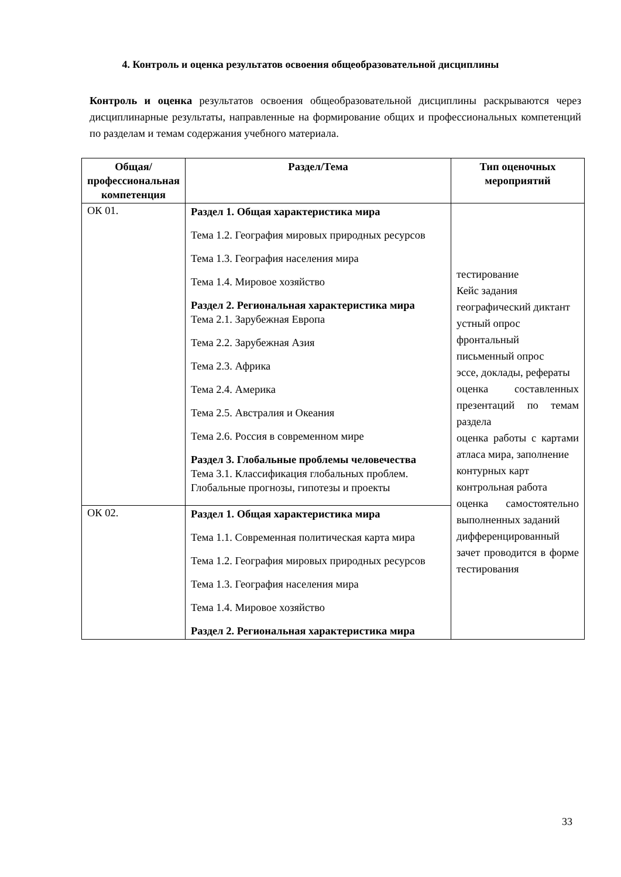4. Контроль и оценка результатов освоения общеобразовательной дисциплины
Контроль и оценка результатов освоения общеобразовательной дисциплины раскрываются через дисциплинарные результаты, направленные на формирование общих и профессиональных компетенций по разделам и темам содержания учебного материала.
| Общая/профессиональная компетенция | Раздел/Тема | Тип оценочных мероприятий |
| --- | --- | --- |
| ОК 01. | Раздел 1. Общая характеристика мира Тема 1.2. География мировых природных ресурсов Тема 1.3. География населения мира Тема 1.4. Мировое хозяйство Раздел 2. Региональная характеристика мира Тема 2.1. Зарубежная Европа Тема 2.2. Зарубежная Азия Тема 2.3. Африка Тема 2.4. Америка Тема 2.5. Австралия и Океания Тема 2.6. Россия в современном мире Раздел 3. Глобальные проблемы человечества Тема 3.1. Классификация глобальных проблем. Глобальные прогнозы, гипотезы и проекты | тестирование Кейс задания географический диктант устный опрос фронтальный письменный опрос эссе, доклады, рефераты оценка составленных презентаций по темам раздела оценка работы с картами атласа мира, заполнение контурных карт контрольная работа оценка самостоятельно выполненных заданий дифференцированный зачет проводится в форме тестирования |
| ОК 02. | Раздел 1. Общая характеристика мира Тема 1.1. Современная политическая карта мира Тема 1.2. География мировых природных ресурсов Тема 1.3. География населения мира Тема 1.4. Мировое хозяйство Раздел 2. Региональная характеристика мира | |
33